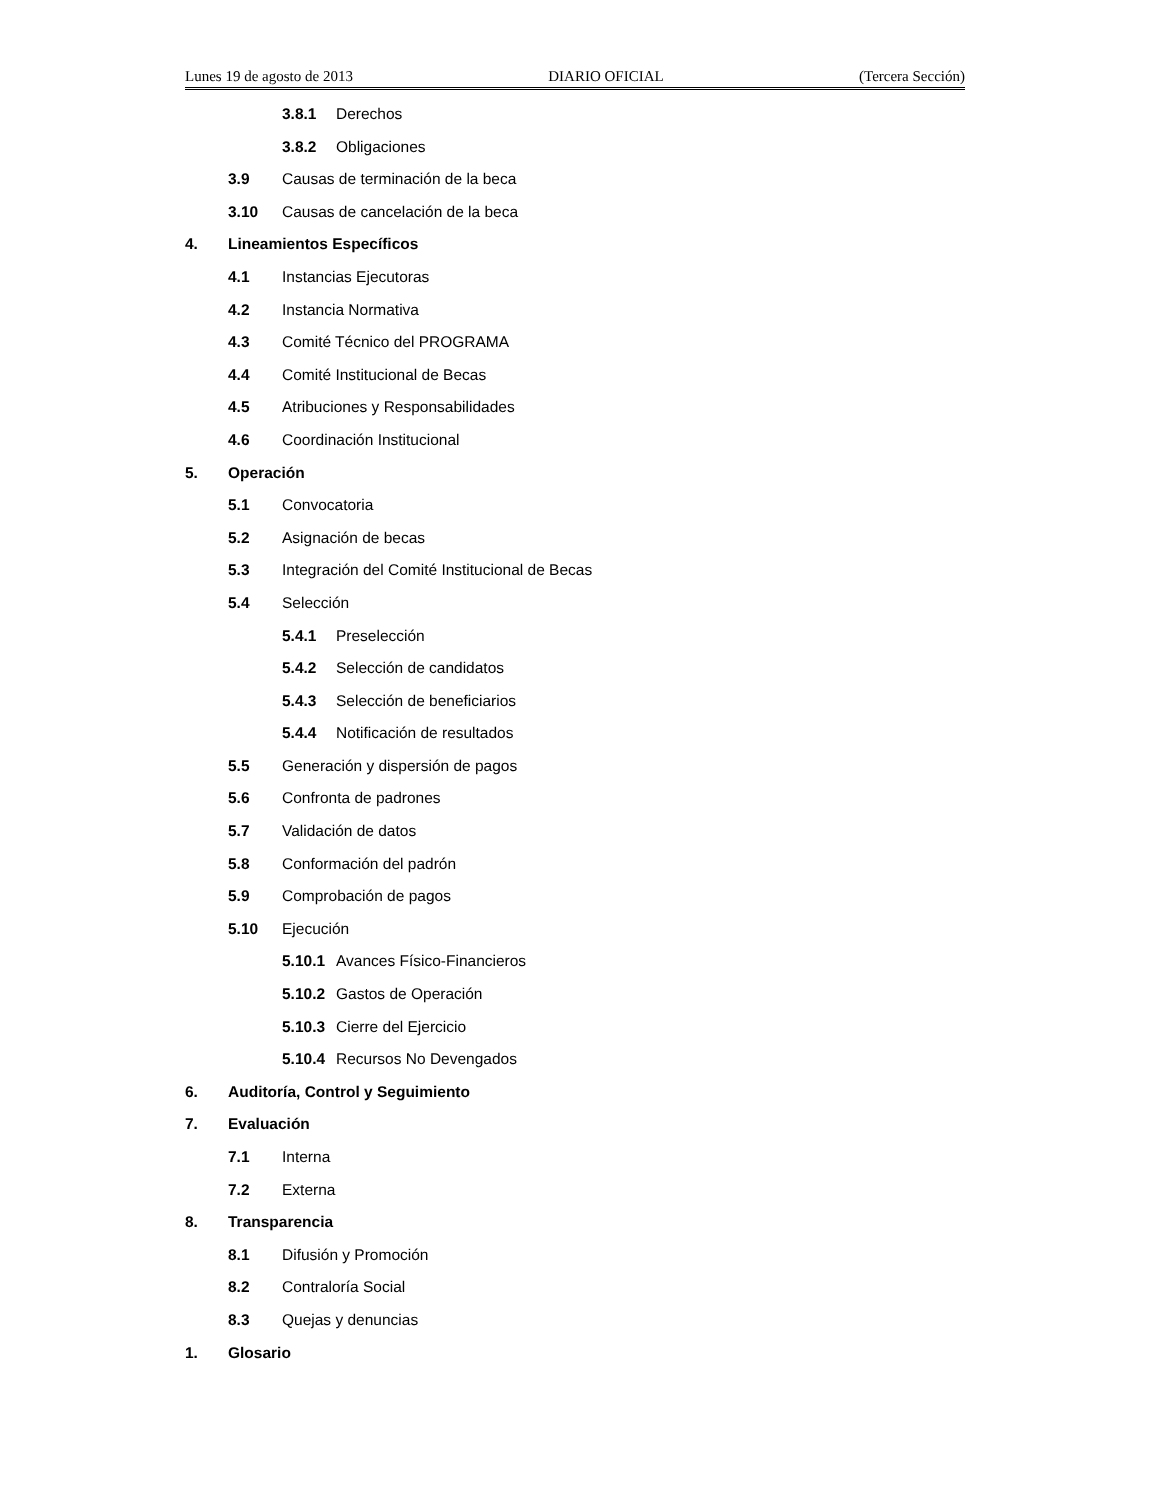Lunes 19 de agosto de 2013 DIARIO OFICIAL (Tercera Sección)
3.8.1 Derechos
3.8.2 Obligaciones
3.9 Causas de terminación de la beca
3.10 Causas de cancelación de la beca
4. Lineamientos Específicos
4.1 Instancias Ejecutoras
4.2 Instancia Normativa
4.3 Comité Técnico del PROGRAMA
4.4 Comité Institucional de Becas
4.5 Atribuciones y Responsabilidades
4.6 Coordinación Institucional
5. Operación
5.1 Convocatoria
5.2 Asignación de becas
5.3 Integración del Comité Institucional de Becas
5.4 Selección
5.4.1 Preselección
5.4.2 Selección de candidatos
5.4.3 Selección de beneficiarios
5.4.4 Notificación de resultados
5.5 Generación y dispersión de pagos
5.6 Confronta de padrones
5.7 Validación de datos
5.8 Conformación del padrón
5.9 Comprobación de pagos
5.10 Ejecución
5.10.1 Avances Físico-Financieros
5.10.2 Gastos de Operación
5.10.3 Cierre del Ejercicio
5.10.4 Recursos No Devengados
6. Auditoría, Control y Seguimiento
7. Evaluación
7.1 Interna
7.2 Externa
8. Transparencia
8.1 Difusión y Promoción
8.2 Contraloría Social
8.3 Quejas y denuncias
1. Glosario